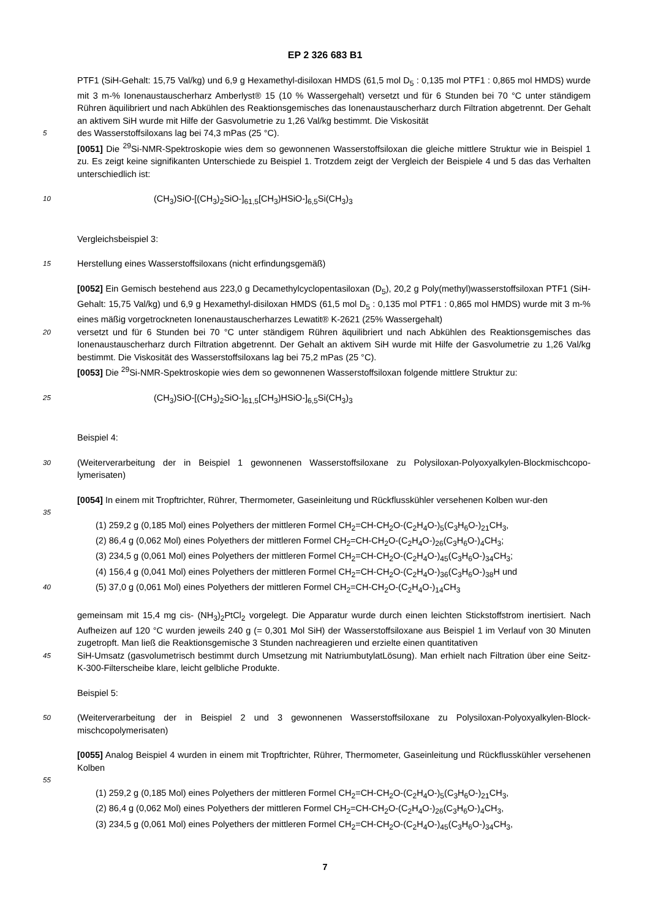EP 2 326 683 B1
PTF1 (SiH-Gehalt: 15,75 Val/kg) und 6,9 g Hexamethyl-disiloxan HMDS (61,5 mol D<sub>5</sub> : 0,135 mol PTF1 : 0,865 mol HMDS) wurde mit 3 m-% Ionenaustauscherharz Amberlyst® 15 (10 % Wassergehalt) versetzt und für 6 Stunden bei 70 °C unter ständigem Rühren äquilibriert und nach Abkühlen des Reaktionsgemisches das Ionenaustauscherharz durch Filtration abgetrennt. Der Gehalt an aktivem SiH wurde mit Hilfe der Gasvolumetrie zu 1,26 Val/kg bestimmt. Die Viskosität
5
des Wasserstoffsiloxans lag bei 74,3 mPas (25 °C).
[0051] Die <sup>29</sup>Si-NMR-Spektroskopie wies dem so gewonnenen Wasserstoffsiloxan die gleiche mittlere Struktur wie in Beispiel 1 zu. Es zeigt keine signifikanten Unterschiede zu Beispiel 1. Trotzdem zeigt der Vergleich der Beispiele 4 und 5 das das Verhalten unterschiedlich ist:
10
(CH<sub>3</sub>)SiO-[(CH<sub>3</sub>)<sub>2</sub>SiO-]<sub>61,5</sub>[CH<sub>3</sub>)HSiO-]<sub>6,5</sub>Si(CH<sub>3</sub>)<sub>3</sub>
Vergleichsbeispiel 3:
15
Herstellung eines Wasserstoffsiloxans (nicht erfindungsgemäß)
[0052] Ein Gemisch bestehend aus 223,0 g Decamethylcyclopentasiloxan (D<sub>5</sub>), 20,2 g Poly(methyl)wasserstoffsiloxan PTF1 (SiH-Gehalt: 15,75 Val/kg) und 6,9 g Hexamethyl-disiloxan HMDS (61,5 mol D<sub>5</sub> : 0,135 mol PTF1 : 0,865 mol HMDS) wurde mit 3 m-% eines mäßig vorgetrockneten Ionenaustauscherharzes Lewatit® K-2621 (25% Wassergehalt)
20
versetzt und für 6 Stunden bei 70 °C unter ständigem Rühren äquilibriert und nach Abkühlen des Reaktionsgemisches das Ionenaustauscherharz durch Filtration abgetrennt. Der Gehalt an aktivem SiH wurde mit Hilfe der Gasvolumetrie zu 1,26 Val/kg bestimmt. Die Viskosität des Wasserstoffsiloxans lag bei 75,2 mPas (25 °C).
[0053] Die <sup>29</sup>Si-NMR-Spektroskopie wies dem so gewonnenen Wasserstoffsiloxan folgende mittlere Struktur zu:
25
(CH<sub>3</sub>)SiO-[(CH<sub>3</sub>)<sub>2</sub>SiO-]<sub>61,5</sub>[CH<sub>3</sub>)HSiO-]<sub>6,5</sub>Si(CH<sub>3</sub>)<sub>3</sub>
Beispiel 4:
30
(Weiterverarbeitung der in Beispiel 1 gewonnenen Wasserstoffsiloxane zu Polysiloxan-Polyoxyalkylen-Blockmischcopo-lymerisaten)
[0054] In einem mit Tropftrichter, Rührer, Thermometer, Gaseinleitung und Rückflusskühler versehenen Kolben wur-den
35
(1) 259,2 g (0,185 Mol) eines Polyethers der mittleren Formel CH<sub>2</sub>=CH-CH<sub>2</sub>O-(C<sub>2</sub>H<sub>4</sub>O-)<sub>5</sub>(C<sub>3</sub>H<sub>6</sub>O-)<sub>21</sub>CH<sub>3</sub>,
(2) 86,4 g (0,062 Mol) eines Polyethers der mittleren Formel CH<sub>2</sub>=CH-CH<sub>2</sub>O-(C<sub>2</sub>H<sub>4</sub>O-)<sub>26</sub>(C<sub>3</sub>H<sub>6</sub>O-)<sub>4</sub>CH<sub>3</sub>;
(3) 234,5 g (0,061 Mol) eines Polyethers der mittleren Formel CH<sub>2</sub>=CH-CH<sub>2</sub>O-(C<sub>2</sub>H<sub>4</sub>O-)<sub>45</sub>(C<sub>3</sub>H<sub>6</sub>O-)<sub>34</sub>CH<sub>3</sub>;
(4) 156,4 g (0,041 Mol) eines Polyethers der mittleren Formel CH<sub>2</sub>=CH-CH<sub>2</sub>O-(C<sub>2</sub>H<sub>4</sub>O-)<sub>36</sub>(C<sub>3</sub>H<sub>6</sub>O-)<sub>38</sub>H und
40
(5) 37,0 g (0,061 Mol) eines Polyethers der mittleren Formel CH<sub>2</sub>=CH-CH<sub>2</sub>O-(C<sub>2</sub>H<sub>4</sub>O-)<sub>14</sub>CH<sub>3</sub>
gemeinsam mit 15,4 mg cis- (NH<sub>3</sub>)<sub>2</sub>PtCl<sub>2</sub> vorgelegt. Die Apparatur wurde durch einen leichten Stickstoffstrom inertisiert. Nach Aufheizen auf 120 °C wurden jeweils 240 g (= 0,301 Mol SiH) der Wasserstoffsiloxane aus Beispiel 1 im Verlauf von 30 Minuten zugetropft. Man ließ die Reaktionsgemische 3 Stunden nachreagieren und erzielte einen quantitativen
45
SiH-Umsatz (gasvolumetrisch bestimmt durch Umsetzung mit NatriumbutylatLösung). Man erhielt nach Filtration über eine Seitz-K-300-Filterscheibe klare, leicht gelbliche Produkte.
Beispiel 5:
50
(Weiterverarbeitung der in Beispiel 2 und 3 gewonnenen Wasserstoffsiloxane zu Polysiloxan-Polyoxyalkylen-Block-mischcopolymerisaten)
[0055] Analog Beispiel 4 wurden in einem mit Tropftrichter, Rührer, Thermometer, Gaseinleitung und Rückflusskühler versehenen Kolben
55
(1) 259,2 g (0,185 Mol) eines Polyethers der mittleren Formel CH<sub>2</sub>=CH-CH<sub>2</sub>O-(C<sub>2</sub>H<sub>4</sub>O-)<sub>5</sub>(C<sub>3</sub>H<sub>6</sub>O-)<sub>21</sub>CH<sub>3</sub>,
(2) 86,4 g (0,062 Mol) eines Polyethers der mittleren Formel CH<sub>2</sub>=CH-CH<sub>2</sub>O-(C<sub>2</sub>H<sub>4</sub>O-)<sub>26</sub>(C<sub>3</sub>H<sub>6</sub>O-)<sub>4</sub>CH<sub>3</sub>,
(3) 234,5 g (0,061 Mol) eines Polyethers der mittleren Formel CH<sub>2</sub>=CH-CH<sub>2</sub>O-(C<sub>2</sub>H<sub>4</sub>O-)<sub>45</sub>(C<sub>3</sub>H<sub>6</sub>O-)<sub>34</sub>CH<sub>3</sub>,
7